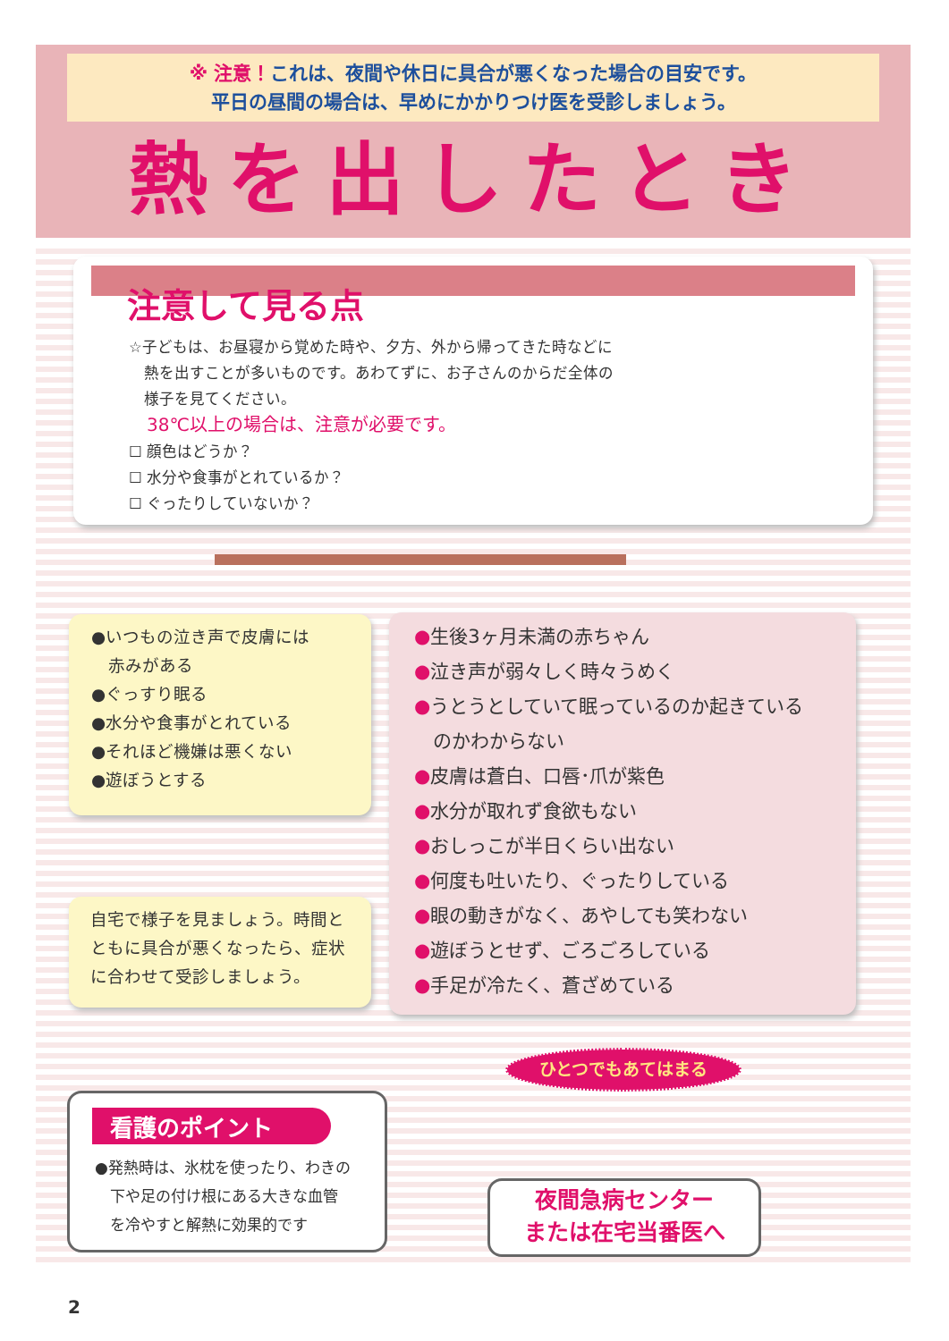※ 注意！これは、夜間や休日に具合が悪くなった場合の目安です。
平日の昼間の場合は、早めにかかりつけ医を受診しましょう。
熱を出したとき
注意して見る点
☆子どもは、お昼寝から覚めた時や、夕方、外から帰ってきた時などに
　熱を出すことが多いものです。あわてずに、お子さんのからだ全体の
　様子を見てください。
38℃以上の場合は、注意が必要です。
☐ 顔色はどうか？
☐ 水分や食事がとれているか？
☐ ぐったりしていないか？
●いつもの泣き声で皮膚には
　赤みがある
●ぐっすり眠る
●水分や食事がとれている
●それほど機嫌は悪くない
●遊ぼうとする
●生後3ヶ月未満の赤ちゃん
●泣き声が弱々しく時々うめく
●うとうとしていて眠っているのか起きている
　のかわからない
●皮膚は蒼白、口唇･爪が紫色
●水分が取れず食欲もない
●おしっこが半日くらい出ない
●何度も吐いたり、ぐったりしている
●眼の動きがなく、あやしても笑わない
●遊ぼうとせず、ごろごろしている
●手足が冷たく、蒼ざめている
自宅で様子を見ましょう。時間と
ともに具合が悪くなったら、症状
に合わせて受診しましょう。
看護のポイント
●発熱時は、氷枕を使ったり、わきの
　下や足の付け根にある大きな血管
　を冷やすと解熱に効果的です
ひとつでもあてはまる
夜間急病センター
または在宅当番医へ
2